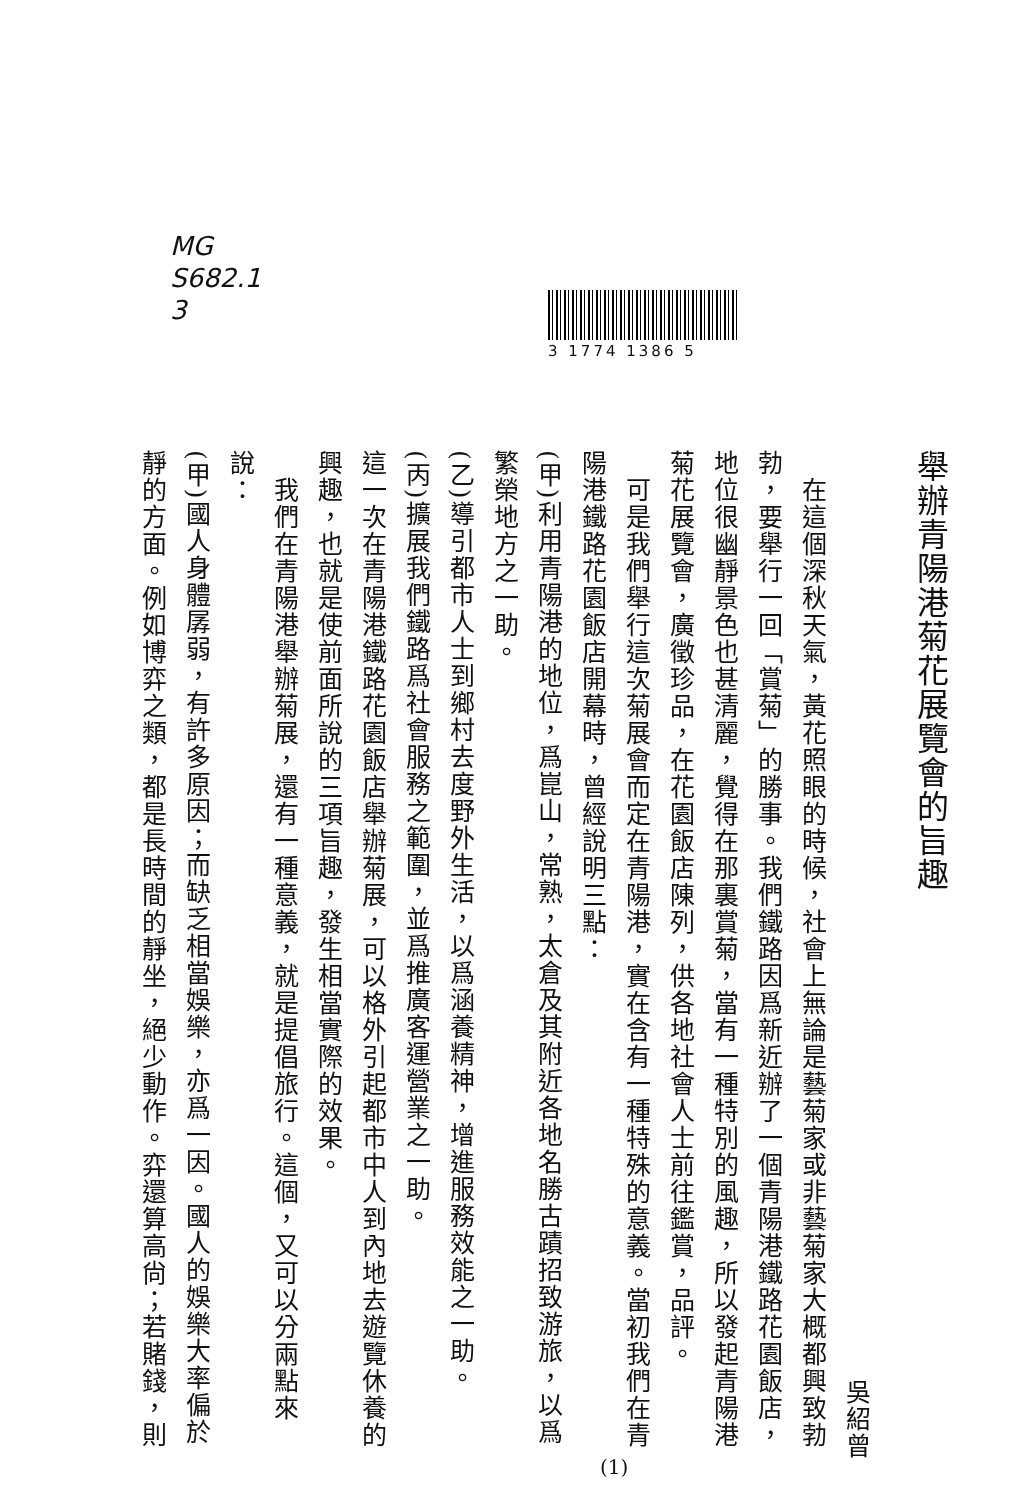MG
S682.1
3
3 1774 1386 5
舉辦青陽港菊花展覽會的旨趣
吳紹曾
　在這個深秋天氣，黃花照眼的時候，社會上無論是藝菊家或非藝菊家大概都興致勃勃，要舉行一回「賞菊」的勝事。我們鐵路因爲新近辦了一個青陽港鐵路花園飯店，地位很幽靜景色也甚清麗，覺得在那裏賞菊，當有一種特別的風趣，所以發起青陽港菊花展覽會，廣徵珍品，在花園飯店陳列，供各地社會人士前往鑑賞，品評。
　可是我們舉行這次菊展會而定在青陽港，實在含有一種特殊的意義。當初我們在青陽港鐵路花園飯店開幕時，曾經說明三點：
(甲)利用青陽港的地位，爲崑山，常熟，太倉及其附近各地名勝古蹟招致游旅，以爲繁榮地方之一助。
(乙)導引都市人士到鄉村去度野外生活，以爲涵養精神，增進服務效能之一助。
(丙)擴展我們鐵路爲社會服務之範圍，並爲推廣客運營業之一助。
這一次在青陽港鐵路花園飯店舉辦菊展，可以格外引起都市中人到內地去遊覽休養的興趣，也就是使前面所說的三項旨趣，發生相當實際的效果。
　我們在青陽港舉辦菊展，還有一種意義，就是提倡旅行。這個，又可以分兩點來說：
(甲)國人身體孱弱，有許多原因；而缺乏相當娛樂，亦爲一因。國人的娛樂大率偏於靜的方面。例如博弈之類，都是長時間的靜坐，絕少動作。弈還算高尙；若賭錢，則
(1)